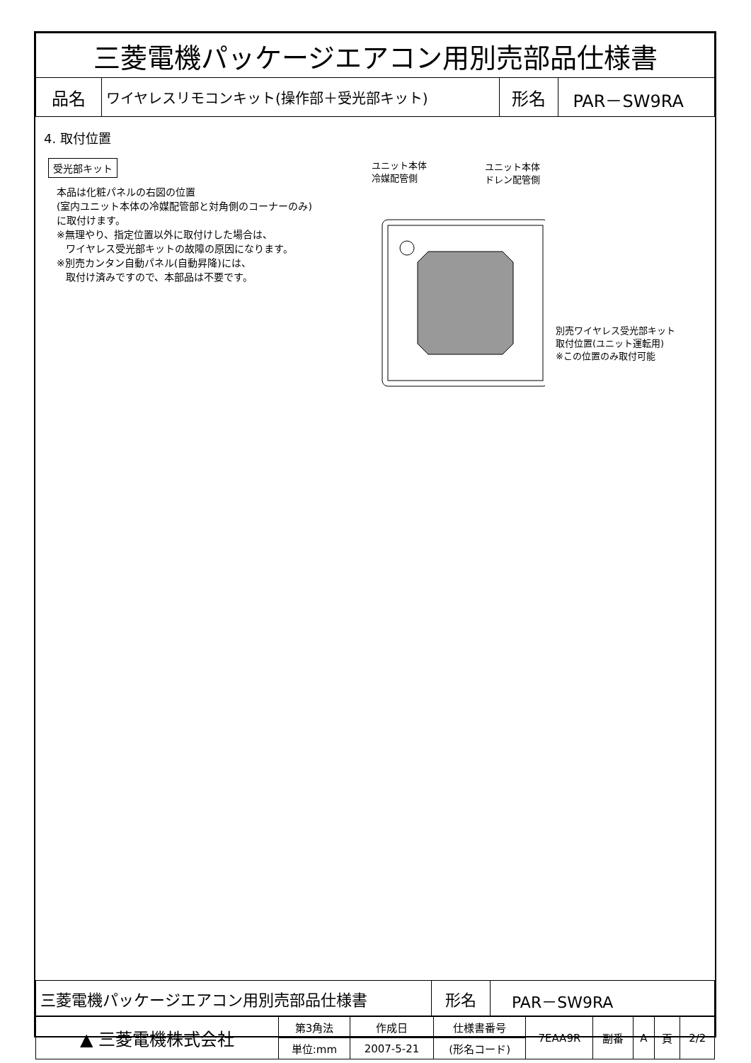| 三菱電機パッケージエアコン用別売部品仕様書 | | | |
| 品名 | ワイヤレスリモコンキット(操作部＋受光部キット) | 形名 | PAR－SW9RA |
4. 取付位置
受光部キット
本品は化粧パネルの右図の位置
(室内ユニット本体の冷媒配管部と対角側のコーナーのみ)
に取付けます。
※無理やり、指定位置以外に取付けした場合は、
ワイヤレス受光部キットの故障の原因になります。
※別売カンタン自動パネル(自動昇降)には、
取付け済みですので、本部品は不要です。
ユニット本体
冷媒配管側
ユニット本体
ドレン配管側
別売ワイヤレス受光部キット
取付位置(ユニット運転用)
※この位置のみ取付可能
| 三菱電機パッケージエアコン用別売部品仕様書 | 形名 | PAR－SW9RA |
| ▲ 三菱電機株式会社 | 第3角法 | 作成日 | 仕様書番号 | 7EAA9R | 副番 | A | 頁 | 2/2 |
| | 単位:mm | 2007-5-21 | (形名コード) | | | | | |